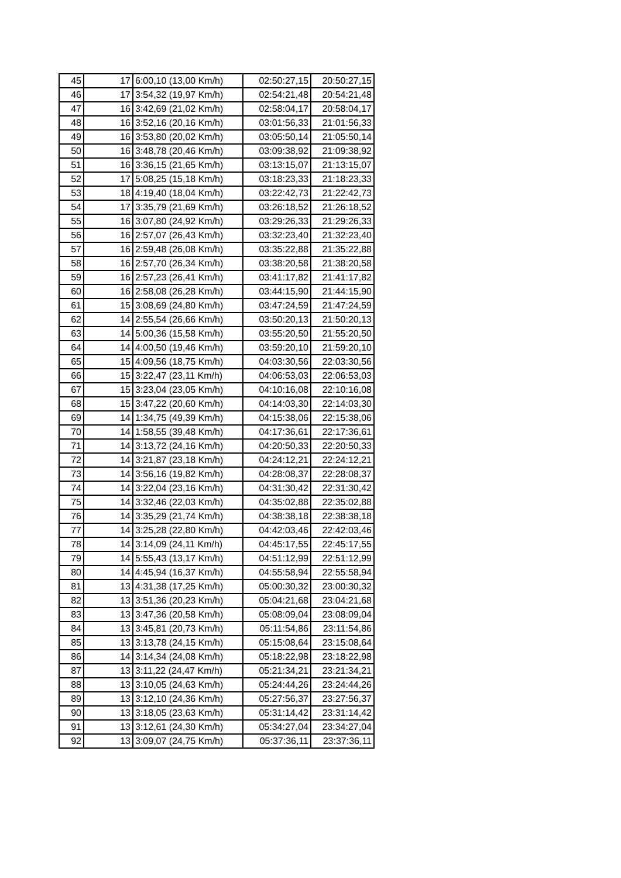| 45 | 17 | 6:00,10 (13,00 Km/h) | 02:50:27,15 | 20:50:27,15 |
| 46 | 17 | 3:54,32 (19,97 Km/h) | 02:54:21,48 | 20:54:21,48 |
| 47 | 16 | 3:42,69 (21,02 Km/h) | 02:58:04,17 | 20:58:04,17 |
| 48 | 16 | 3:52,16 (20,16 Km/h) | 03:01:56,33 | 21:01:56,33 |
| 49 | 16 | 3:53,80 (20,02 Km/h) | 03:05:50,14 | 21:05:50,14 |
| 50 | 16 | 3:48,78 (20,46 Km/h) | 03:09:38,92 | 21:09:38,92 |
| 51 | 16 | 3:36,15 (21,65 Km/h) | 03:13:15,07 | 21:13:15,07 |
| 52 | 17 | 5:08,25 (15,18 Km/h) | 03:18:23,33 | 21:18:23,33 |
| 53 | 18 | 4:19,40 (18,04 Km/h) | 03:22:42,73 | 21:22:42,73 |
| 54 | 17 | 3:35,79 (21,69 Km/h) | 03:26:18,52 | 21:26:18,52 |
| 55 | 16 | 3:07,80 (24,92 Km/h) | 03:29:26,33 | 21:29:26,33 |
| 56 | 16 | 2:57,07 (26,43 Km/h) | 03:32:23,40 | 21:32:23,40 |
| 57 | 16 | 2:59,48 (26,08 Km/h) | 03:35:22,88 | 21:35:22,88 |
| 58 | 16 | 2:57,70 (26,34 Km/h) | 03:38:20,58 | 21:38:20,58 |
| 59 | 16 | 2:57,23 (26,41 Km/h) | 03:41:17,82 | 21:41:17,82 |
| 60 | 16 | 2:58,08 (26,28 Km/h) | 03:44:15,90 | 21:44:15,90 |
| 61 | 15 | 3:08,69 (24,80 Km/h) | 03:47:24,59 | 21:47:24,59 |
| 62 | 14 | 2:55,54 (26,66 Km/h) | 03:50:20,13 | 21:50:20,13 |
| 63 | 14 | 5:00,36 (15,58 Km/h) | 03:55:20,50 | 21:55:20,50 |
| 64 | 14 | 4:00,50 (19,46 Km/h) | 03:59:20,10 | 21:59:20,10 |
| 65 | 15 | 4:09,56 (18,75 Km/h) | 04:03:30,56 | 22:03:30,56 |
| 66 | 15 | 3:22,47 (23,11 Km/h) | 04:06:53,03 | 22:06:53,03 |
| 67 | 15 | 3:23,04 (23,05 Km/h) | 04:10:16,08 | 22:10:16,08 |
| 68 | 15 | 3:47,22 (20,60 Km/h) | 04:14:03,30 | 22:14:03,30 |
| 69 | 14 | 1:34,75 (49,39 Km/h) | 04:15:38,06 | 22:15:38,06 |
| 70 | 14 | 1:58,55 (39,48 Km/h) | 04:17:36,61 | 22:17:36,61 |
| 71 | 14 | 3:13,72 (24,16 Km/h) | 04:20:50,33 | 22:20:50,33 |
| 72 | 14 | 3:21,87 (23,18 Km/h) | 04:24:12,21 | 22:24:12,21 |
| 73 | 14 | 3:56,16 (19,82 Km/h) | 04:28:08,37 | 22:28:08,37 |
| 74 | 14 | 3:22,04 (23,16 Km/h) | 04:31:30,42 | 22:31:30,42 |
| 75 | 14 | 3:32,46 (22,03 Km/h) | 04:35:02,88 | 22:35:02,88 |
| 76 | 14 | 3:35,29 (21,74 Km/h) | 04:38:38,18 | 22:38:38,18 |
| 77 | 14 | 3:25,28 (22,80 Km/h) | 04:42:03,46 | 22:42:03,46 |
| 78 | 14 | 3:14,09 (24,11 Km/h) | 04:45:17,55 | 22:45:17,55 |
| 79 | 14 | 5:55,43 (13,17 Km/h) | 04:51:12,99 | 22:51:12,99 |
| 80 | 14 | 4:45,94 (16,37 Km/h) | 04:55:58,94 | 22:55:58,94 |
| 81 | 13 | 4:31,38 (17,25 Km/h) | 05:00:30,32 | 23:00:30,32 |
| 82 | 13 | 3:51,36 (20,23 Km/h) | 05:04:21,68 | 23:04:21,68 |
| 83 | 13 | 3:47,36 (20,58 Km/h) | 05:08:09,04 | 23:08:09,04 |
| 84 | 13 | 3:45,81 (20,73 Km/h) | 05:11:54,86 | 23:11:54,86 |
| 85 | 13 | 3:13,78 (24,15 Km/h) | 05:15:08,64 | 23:15:08,64 |
| 86 | 14 | 3:14,34 (24,08 Km/h) | 05:18:22,98 | 23:18:22,98 |
| 87 | 13 | 3:11,22 (24,47 Km/h) | 05:21:34,21 | 23:21:34,21 |
| 88 | 13 | 3:10,05 (24,63 Km/h) | 05:24:44,26 | 23:24:44,26 |
| 89 | 13 | 3:12,10 (24,36 Km/h) | 05:27:56,37 | 23:27:56,37 |
| 90 | 13 | 3:18,05 (23,63 Km/h) | 05:31:14,42 | 23:31:14,42 |
| 91 | 13 | 3:12,61 (24,30 Km/h) | 05:34:27,04 | 23:34:27,04 |
| 92 | 13 | 3:09,07 (24,75 Km/h) | 05:37:36,11 | 23:37:36,11 |